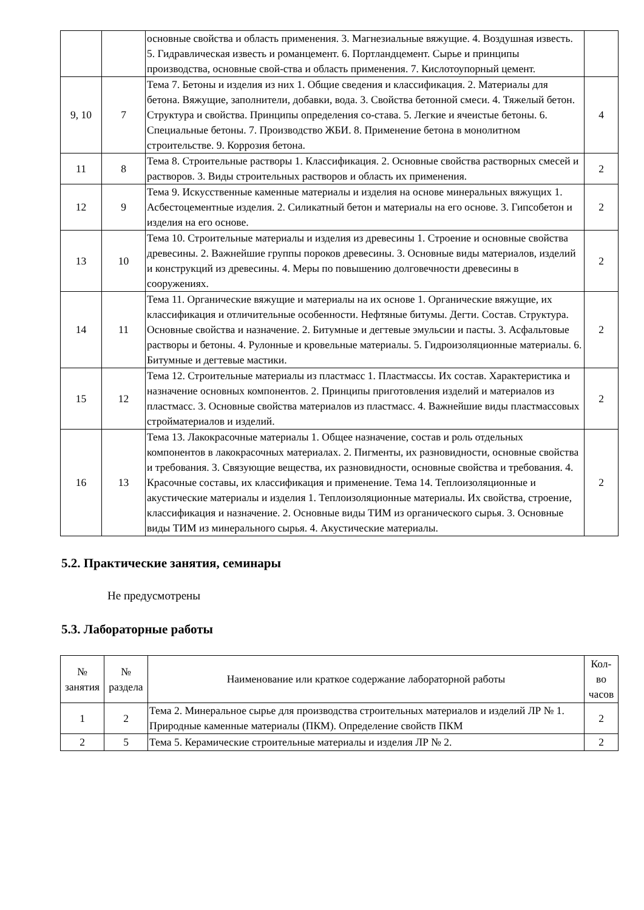| | | основные свойства и область применения. 3. Магнезиальные вяжущие. 4. Воздушная известь. 5. Гидравлическая известь и романцемент. 6. Портландцемент. Сырье и принципы производства, основные свой-ства и область применения. 7. Кислотоупорный цемент. | |
| 9, 10 | 7 | Тема 7. Бетоны и изделия из них 1. Общие сведения и классификация. 2. Материалы для бетона. Вяжущие, заполнители, добавки, вода. 3. Свойства бетонной смеси. 4. Тяжелый бетон. Структура и свойства. Принципы определения со-става. 5. Легкие и ячеистые бетоны. 6. Специальные бетоны. 7. Производство ЖБИ. 8. Применение бетона в монолитном строительстве. 9. Коррозия бетона. | 4 |
| 11 | 8 | Тема 8. Строительные растворы 1. Классификация. 2. Основные свойства растворных смесей и растворов. 3. Виды строительных растворов и область их применения. | 2 |
| 12 | 9 | Тема 9. Искусственные каменные материалы и изделия на основе минеральных вяжущих 1. Асбестоцементные изделия. 2. Силикатный бетон и материалы на его основе. 3. Гипсобетон и изделия на его основе. | 2 |
| 13 | 10 | Тема 10. Строительные материалы и изделия из древесины 1. Строение и основные свойства древесины. 2. Важнейшие группы пороков древесины. 3. Основные виды материалов, изделий и конструкций из древесины. 4. Меры по повышению долговечности древесины в сооружениях. | 2 |
| 14 | 11 | Тема 11. Органические вяжущие и материалы на их основе 1. Органические вяжущие, их классификация и отличительные особенности. Нефтяные битумы. Дегти. Состав. Структура. Основные свойства и назначение. 2. Битумные и дегтевые эмульсии и пасты. 3. Асфальтовые растворы и бетоны. 4. Рулонные и кровельные материалы. 5. Гидроизоляционные материалы. 6. Битумные и дегтевые мастики. | 2 |
| 15 | 12 | Тема 12. Строительные материалы из пластмасс 1. Пластмассы. Их состав. Характеристика и назначение основных компонентов. 2. Принципы приготовления изделий и материалов из пластмасс. 3. Основные свойства материалов из пластмасс. 4. Важнейшие виды пластмассовых стройматериалов и изделий. | 2 |
| 16 | 13 | Тема 13. Лакокрасочные материалы 1. Общее назначение, состав и роль отдельных компонентов в лакокрасочных материалах. 2. Пигменты, их разновидности, основные свойства и требования. 3. Связующие вещества, их разновидности, основные свойства и требования. 4. Красочные составы, их классификация и применение. Тема 14. Теплоизоляционные и акустические материалы и изделия 1. Теплоизоляционные материалы. Их свойства, строение, классификация и назначение. 2. Основные виды ТИМ из органического сырья. 3. Основные виды ТИМ из минерального сырья. 4. Акустические материалы. | 2 |
5.2. Практические занятия, семинары
Не предусмотрены
5.3. Лабораторные работы
| № занятия | № раздела | Наименование или краткое содержание лабораторной работы | Кол- во часов |
| --- | --- | --- | --- |
| 1 | 2 | Тема 2. Минеральное сырье для производства строительных материалов и изделий ЛР № 1. Природные каменные материалы (ПКМ). Определение свойств ПКМ | 2 |
| 2 | 5 | Тема 5. Керамические строительные материалы и изделия ЛР № 2. | 2 |